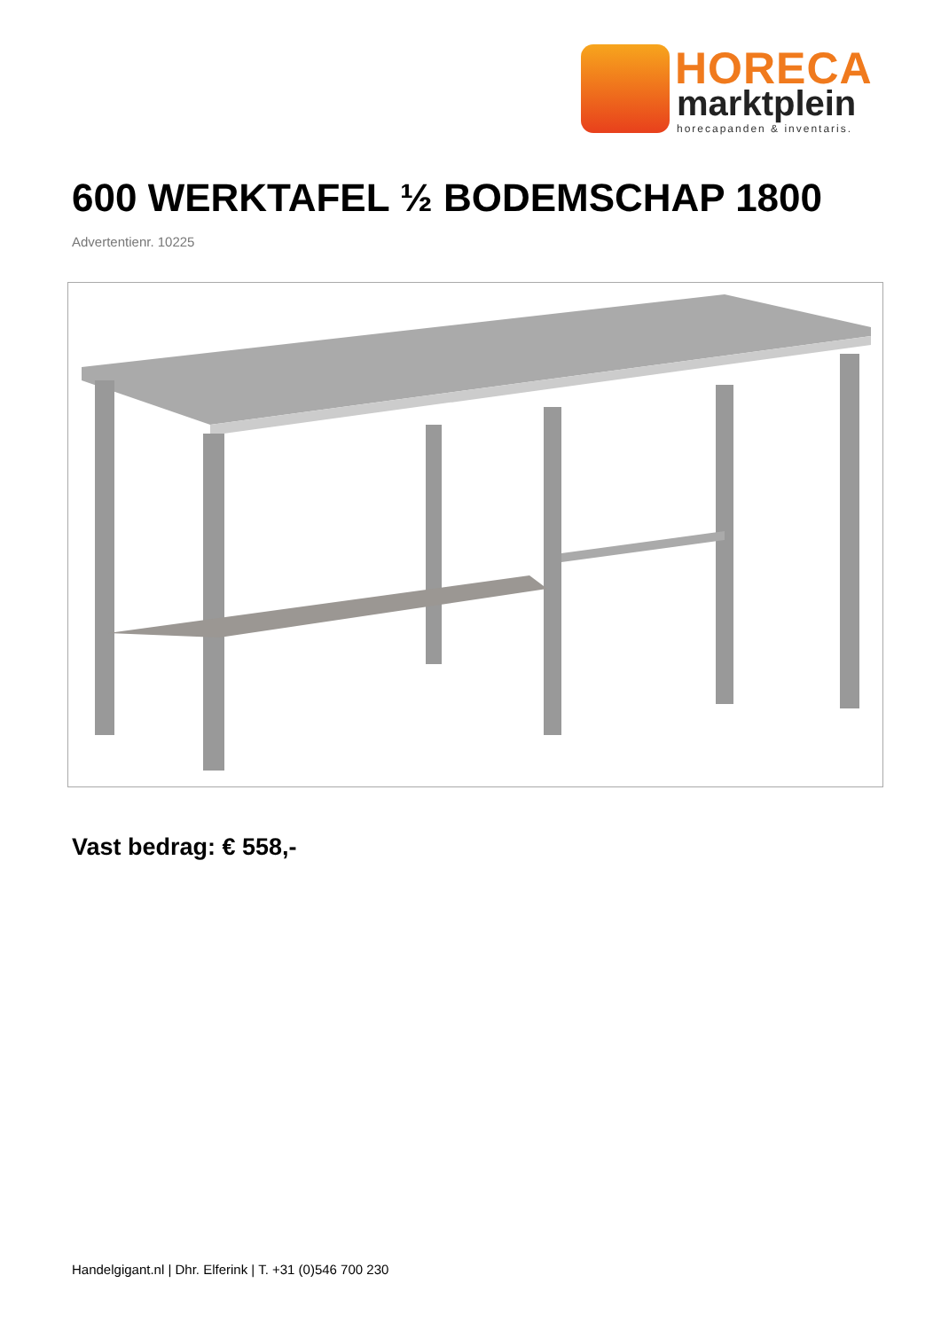HORECA
marktplein
horecapanden & inventaris.
600 WERKTAFEL ½ BODEMSCHAP 1800
Advertentienr. 10225
Vast bedrag: € 558,-
Handelgigant.nl | Dhr. Elferink | T. +31 (0)546 700 230